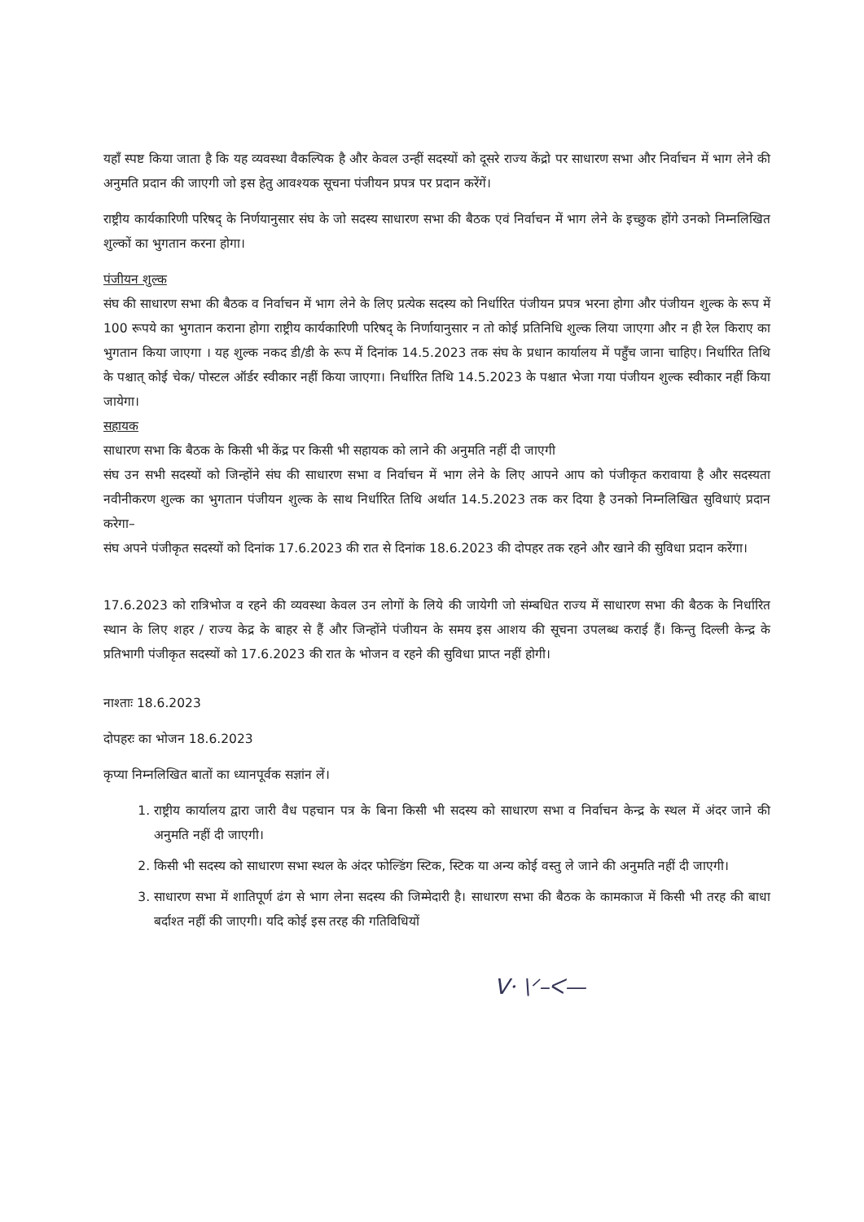यहाँ स्पष्ट किया जाता है कि यह व्यवस्था वैकल्पिक है और केवल उन्हीं सदस्यों को दूसरे राज्य केंद्रो पर साधारण सभा और निर्वाचन में भाग लेने की अनुमति प्रदान की जाएगी जो इस हेतु आवश्यक सूचना पंजीयन प्रपत्र पर प्रदान करेंगें।
राष्ट्रीय कार्यकारिणी परिषद् के निर्णयानुसार संघ के जो सदस्य साधारण सभा की बैठक एवं निर्वाचन में भाग लेने के इच्छुक होंगे उनको निम्नलिखित शुल्कों का भुगतान करना होगा।
पंजीयन शुल्क
संघ की साधारण सभा की बैठक व निर्वाचन में भाग लेने के लिए प्रत्येक सदस्य को निर्धारित पंजीयन प्रपत्र भरना होगा और पंजीयन शुल्क के रूप में 100 रूपये का भुगतान कराना होगा राष्ट्रीय कार्यकारिणी परिषद् के निर्णायानुसार न तो कोई प्रतिनिधि शुल्क लिया जाएगा और न ही रेल किराए का भुगतान किया जाएगा । यह शुल्क नकद डी/डी के रूप में दिनांक 14.5.2023 तक संघ के प्रधान कार्यालय में पहुँच जाना चाहिए। निर्धारित तिथि के पश्चात् कोई चेक/ पोस्टल ऑर्डर स्वीकार नहीं किया जाएगा। निर्धारित तिथि 14.5.2023 के पश्चात भेजा गया पंजीयन शुल्क स्वीकार नहीं किया जायेगा।
सहायक
साधारण सभा कि बैठक के किसी भी केंद्र पर किसी भी सहायक को लाने की अनुमति नहीं दी जाएगी
संघ उन सभी सदस्यों को जिन्होंने संघ की साधारण सभा व निर्वाचन में भाग लेने के लिए आपने आप को पंजीकृत करावाया है और सदस्यता नवीनीकरण शुल्क का भुगतान पंजीयन शुल्क के साथ निर्धारित तिथि अर्थात 14.5.2023 तक कर दिया है उनको निम्नलिखित सुविधाएं प्रदान करेगा–
संघ अपने पंजीकृत सदस्यों को दिनांक 17.6.2023 की रात से दिनांक 18.6.2023 की दोपहर तक रहने और खाने की सुविधा प्रदान करेंगा।
17.6.2023 को रात्रिभोज व रहने की व्यवस्था केवल उन लोगों के लिये की जायेगी जो संम्बधित राज्य में साधारण सभा की बैठक के निर्धारित स्थान के लिए शहर / राज्य केद्र के बाहर से हैं और जिन्होंने पंजीयन के समय इस आशय की सूचना उपलब्ध कराई हैं। किन्तु दिल्ली केन्द्र के प्रतिभागी पंजीकृत सदस्यों को 17.6.2023 की रात के भोजन व रहने की सुविधा प्राप्त नहीं होगी।
नाश्ताः 18.6.2023
दोपहरः का भोजन 18.6.2023
कृप्या निम्नलिखित बातों का ध्यानपूर्वक सज्ञांन लें।
1. राष्ट्रीय कार्यालय द्वारा जारी वैध पहचान पत्र के बिना किसी भी सदस्य को साधारण सभा व निर्वाचन केन्द्र के स्थल में अंदर जाने की अनुमति नहीं दी जाएगी।
2. किसी भी सदस्य को साधारण सभा स्थल के अंदर फोल्डिंग स्टिक, स्टिक या अन्य कोई वस्तु ले जाने की अनुमति नहीं दी जाएगी।
3. साधारण सभा में शातिपूर्ण ढंग से भाग लेना सदस्य की जिम्मेदारी है। साधारण सभा की बैठक के कामकाज में किसी भी तरह की बाधा बर्दाश्त नहीं की जाएगी। यदि कोई इस तरह की गतिविधियों
ᐯ· \ᐟ–ᐸ—